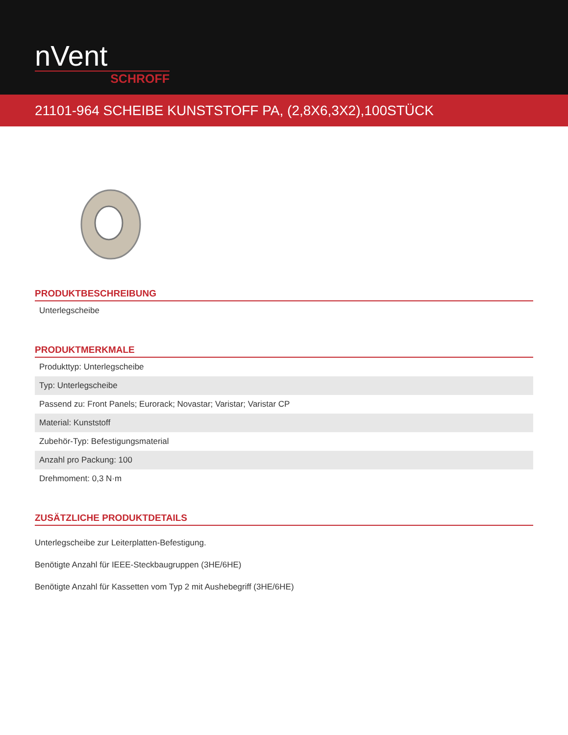nVent
SCHROFF
21101-964 SCHEIBE KUNSTSTOFF PA, (2,8X6,3X2),100STÜCK
PRODUKTBESCHREIBUNG
| Unterlegscheibe |
PRODUKTMERKMALE
| Produkttyp: Unterlegscheibe |
| Typ: Unterlegscheibe |
| Passend zu: Front Panels; Eurorack; Novastar; Varistar; Varistar CP |
| Material: Kunststoff |
| Zubehör-Typ: Befestigungsmaterial |
| Anzahl pro Packung: 100 |
| Drehmoment: 0,3 N·m |
ZUSÄTZLICHE PRODUKTDETAILS
Unterlegscheibe zur Leiterplatten-Befestigung.
Benötigte Anzahl für IEEE-Steckbaugruppen (3HE/6HE)
Benötigte Anzahl für Kassetten vom Typ 2 mit Aushebegriff (3HE/6HE)